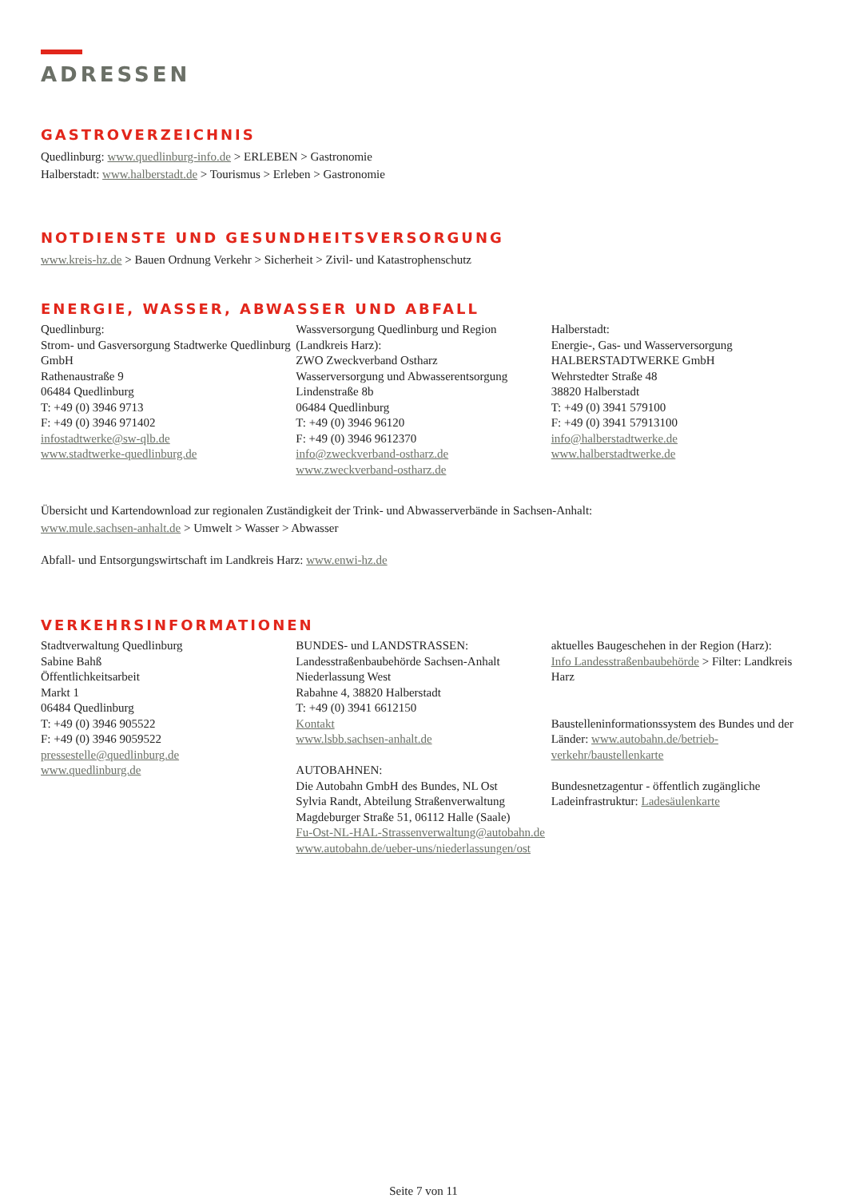ADRESSEN
GASTROVERZEICHNIS
Quedlinburg: www.quedlinburg-info.de > ERLEBEN > Gastronomie
Halberstadt: www.halberstadt.de > Tourismus > Erleben > Gastronomie
NOTDIENSTE UND GESUNDHEITSVERSORGUNG
www.kreis-hz.de > Bauen Ordnung Verkehr > Sicherheit > Zivil- und Katastrophenschutz
ENERGIE, WASSER, ABWASSER UND ABFALL
Quedlinburg:
Strom- und Gasversorgung Stadtwerke Quedlinburg GmbH
Rathenaustraße 9
06484 Quedlinburg
T: +49 (0) 3946 9713
F: +49 (0) 3946 971402
infostadtwerke@sw-qlb.de
www.stadtwerke-quedlinburg.de
Wassversorgung Quedlinburg und Region (Landkreis Harz):
ZWO Zweckverband Ostharz
Wasserversorgung und Abwasserentsorgung
Lindenstraße 8b
06484 Quedlinburg
T: +49 (0) 3946 96120
F: +49 (0) 3946 9612370
info@zweckverband-ostharz.de
www.zweckverband-ostharz.de
Halberstadt:
Energie-, Gas- und Wasserversorgung HALBERSTADTWERKE GmbH
Wehrstedter Straße 48
38820 Halberstadt
T: +49 (0) 3941 579100
F: +49 (0) 3941 57913100
info@halberstadtwerke.de
www.halberstadtwerke.de
Übersicht und Kartendownload zur regionalen Zuständigkeit der Trink- und Abwasserverbände in Sachsen-Anhalt:
www.mule.sachsen-anhalt.de > Umwelt > Wasser > Abwasser
Abfall- und Entsorgungswirtschaft im Landkreis Harz: www.enwi-hz.de
VERKEHRSINFORMATIONEN
Stadtverwaltung Quedlinburg
Sabine Bahß
Öffentlichkeitsarbeit
Markt 1
06484 Quedlinburg
T: +49 (0) 3946 905522
F: +49 (0) 3946 9059522
pressestelle@quedlinburg.de
www.quedlinburg.de
BUNDES- und LANDSTRASSEN:
Landesstraßenbaubehörde Sachsen-Anhalt
Niederlassung West
Rabahne 4, 38820 Halberstadt
T: +49 (0) 3941 6612150
Kontakt
www.lsbb.sachsen-anhalt.de
AUTOBAHNEN:
Die Autobahn GmbH des Bundes, NL Ost
Sylvia Randt, Abteilung Straßenverwaltung
Magdeburger Straße 51, 06112 Halle (Saale)
Fu-Ost-NL-HAL-Strassenverwaltung@autobahn.de
www.autobahn.de/ueber-uns/niederlassungen/ost
aktuelles Baugeschehen in der Region (Harz):
Info Landesstraßenbaubehörde > Filter: Landkreis Harz
Baustelleninformationssystem des Bundes und der Länder: www.autobahn.de/betrieb-verkehr/baustellenkarte
Bundesnetzagentur - öffentlich zugängliche Ladeinfrastruktur: Ladesäulenkarte
Seite 7 von 11